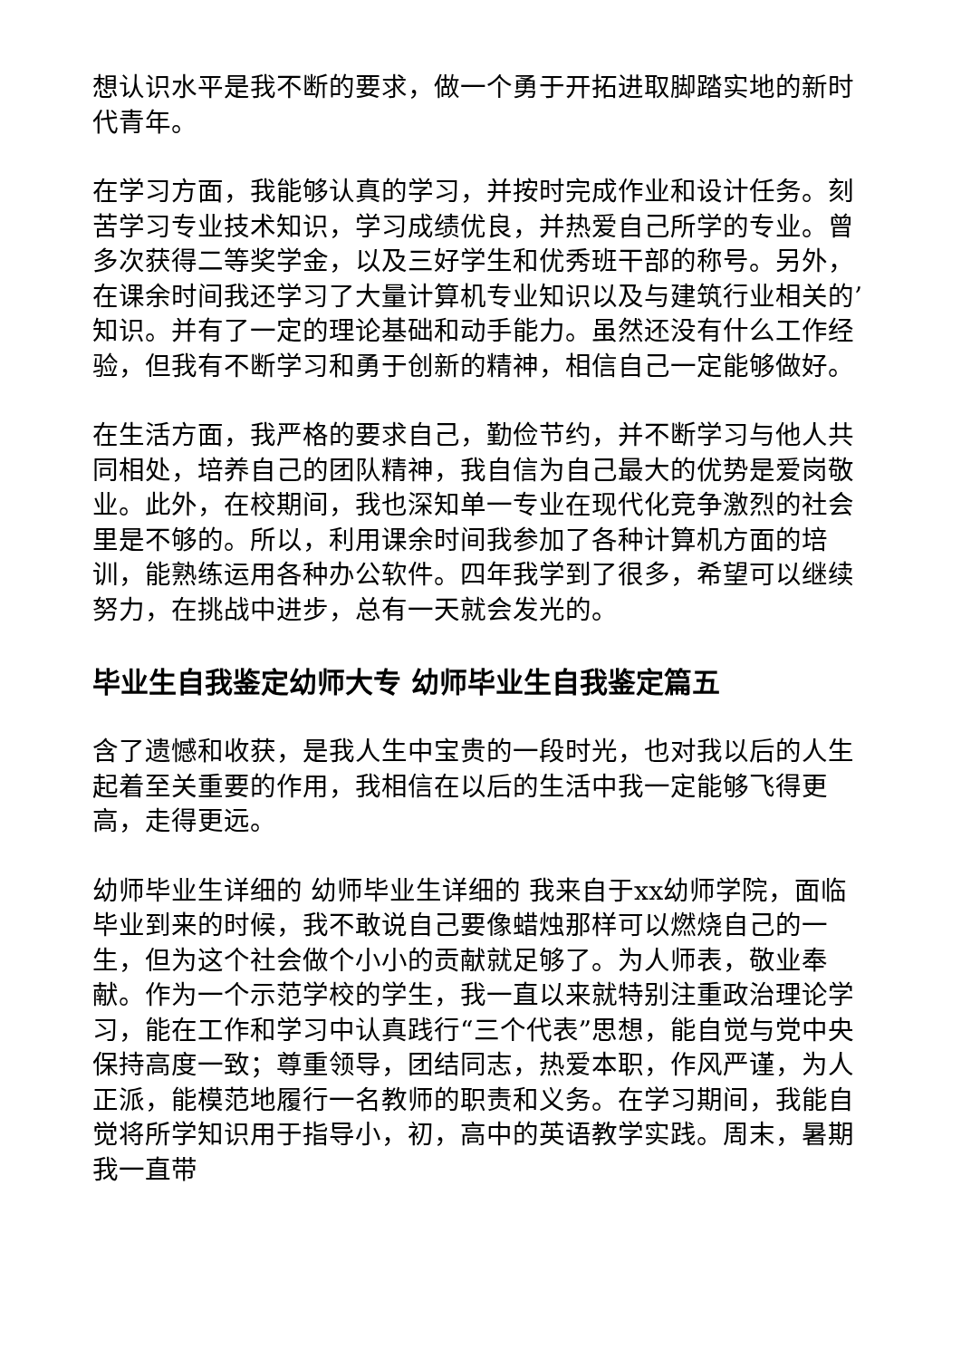想认识水平是我不断的要求，做一个勇于开拓进取脚踏实地的新时代青年。
在学习方面，我能够认真的学习，并按时完成作业和设计任务。刻苦学习专业技术知识，学习成绩优良，并热爱自己所学的专业。曾多次获得二等奖学金，以及三好学生和优秀班干部的称号。另外，在课余时间我还学习了大量计算机专业知识以及与建筑行业相关的’知识。并有了一定的理论基础和动手能力。虽然还没有什么工作经验，但我有不断学习和勇于创新的精神，相信自己一定能够做好。
在生活方面，我严格的要求自己，勤俭节约，并不断学习与他人共同相处，培养自己的团队精神，我自信为自己最大的优势是爱岗敬业。此外，在校期间，我也深知单一专业在现代化竞争激烈的社会里是不够的。所以，利用课余时间我参加了各种计算机方面的培训，能熟练运用各种办公软件。四年我学到了很多，希望可以继续努力，在挑战中进步，总有一天就会发光的。
毕业生自我鉴定幼师大专 幼师毕业生自我鉴定篇五
含了遗憾和收获，是我人生中宝贵的一段时光，也对我以后的人生起着至关重要的作用，我相信在以后的生活中我一定能够飞得更高，走得更远。
幼师毕业生详细的 幼师毕业生详细的 我来自于xx幼师学院，面临毕业到来的时候，我不敢说自己要像蜡烛那样可以燃烧自己的一生，但为这个社会做个小小的贡献就足够了。为人师表，敬业奉献。作为一个示范学校的学生，我一直以来就特别注重政治理论学习，能在工作和学习中认真践行“三个代表”思想，能自觉与党中央保持高度一致；尊重领导，团结同志，热爱本职，作风严谨，为人正派，能模范地履行一名教师的职责和义务。在学习期间，我能自觉将所学知识用于指导小，初，高中的英语教学实践。周末，暑期我一直带